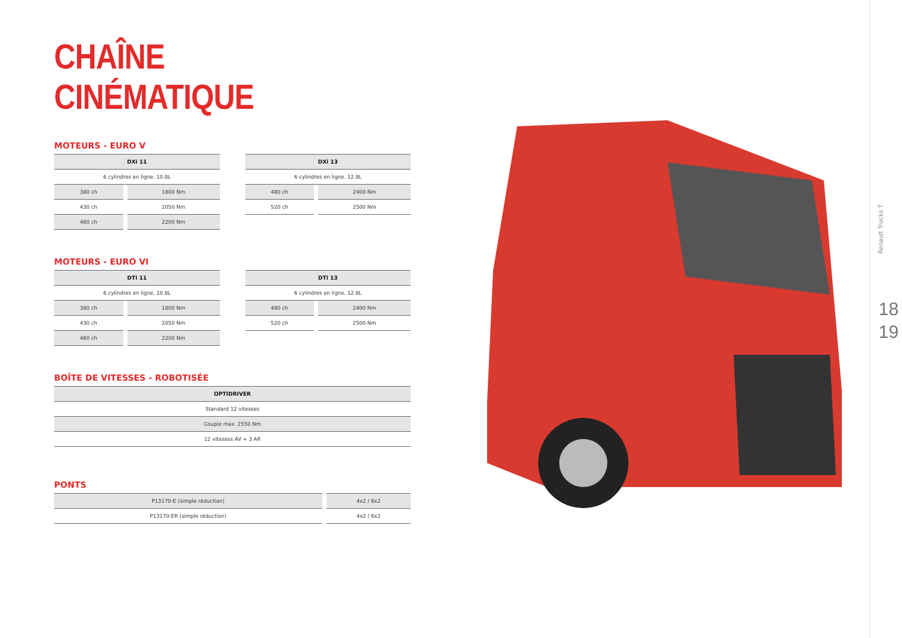CHAÎNE CINÉMATIQUE
MOTEURS - EURO V
| DXi 11 | |
| --- | --- |
| 6 cylindres en ligne. 10.8L | |
| 380 ch | 1800 Nm |
| 430 ch | 2050 Nm |
| 460 ch | 2200 Nm |
| DXi 13 | |
| --- | --- |
| 6 cylindres en ligne. 12.8L | |
| 480 ch | 2400 Nm |
| 520 ch | 2500 Nm |
MOTEURS - EURO VI
| DTi 11 | |
| --- | --- |
| 6 cylindres en ligne. 10.8L | |
| 380 ch | 1800 Nm |
| 430 ch | 2050 Nm |
| 460 ch | 2200 Nm |
| DTi 13 | |
| --- | --- |
| 6 cylindres en ligne. 12.8L | |
| 480 ch | 2400 Nm |
| 520 ch | 2500 Nm |
BOÎTE DE VITESSES - ROBOTISÉE
| OPTIDRIVER |
| --- |
| Standard 12 vitesses |
| Couple max. 2550 Nm |
| 12 vitesses AV + 3 AR |
PONTS
| P13170-E (simple réduction) | 4x2 / 6x2 |
| P13170-ER (simple réduction) | 4x2 / 6x2 |
Renault Trucks T
18
19